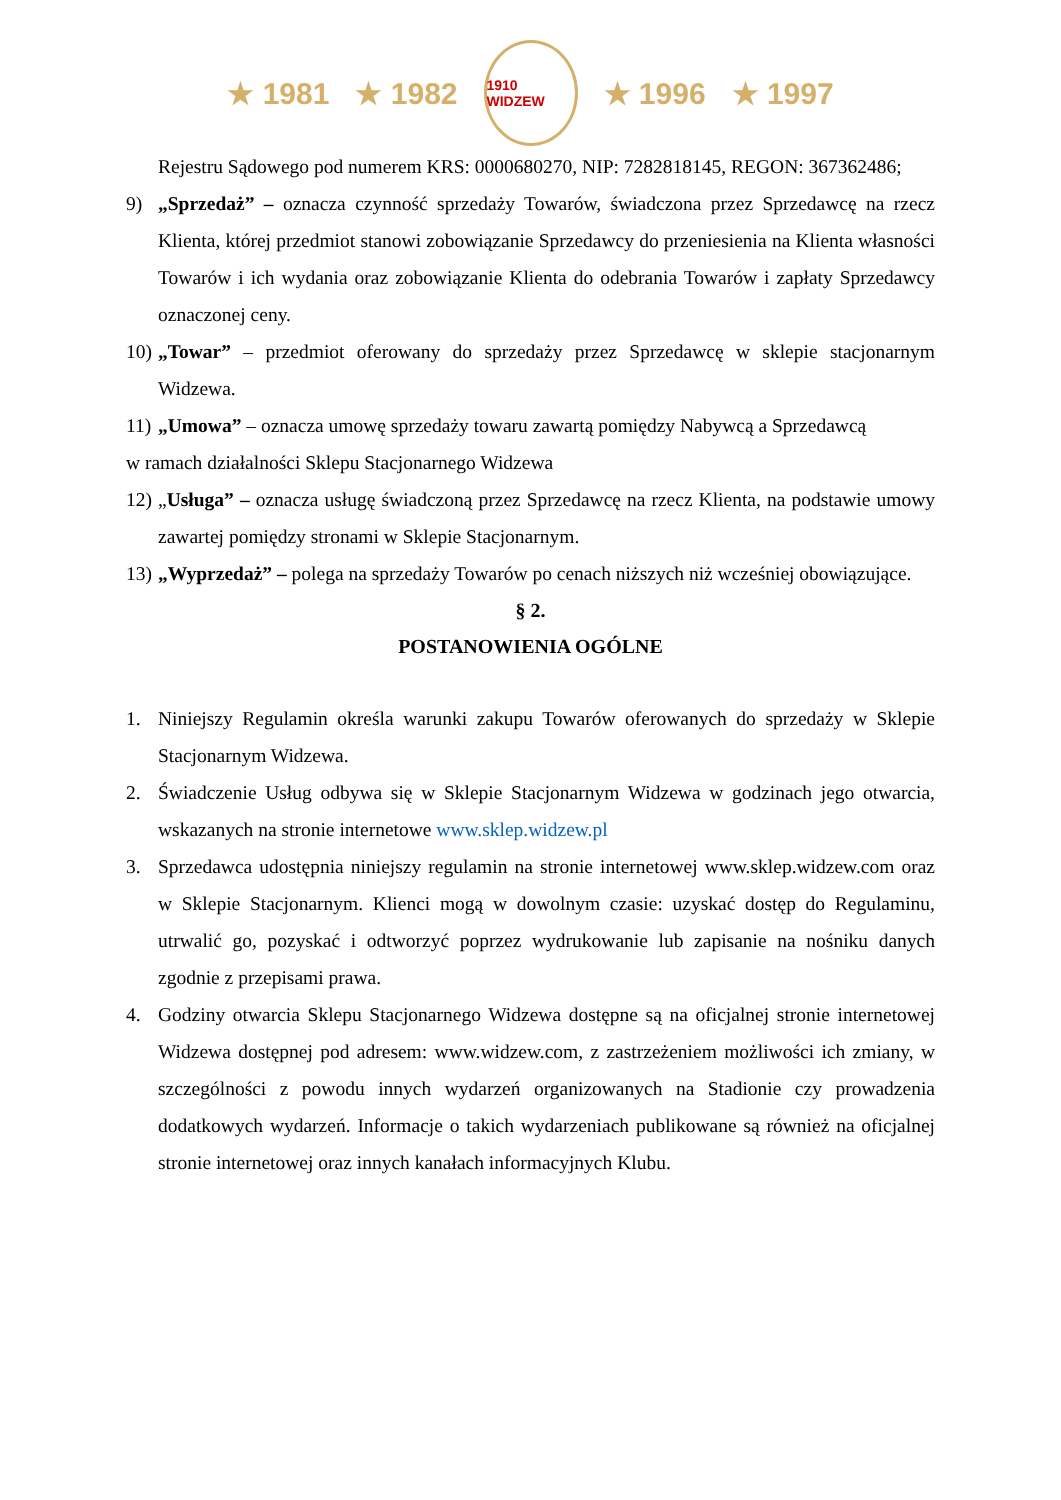★ 1981 ★ 1982
1910 WIDZEW
★ 1996 ★ 1997
Rejestru Sądowego pod numerem KRS: 0000680270, NIP: 7282818145, REGON: 367362486;
9) „Sprzedaż” – oznacza czynność sprzedaży Towarów, świadczona przez Sprzedawcę na rzecz Klienta, której przedmiot stanowi zobowiązanie Sprzedawcy do przeniesienia na Klienta własności Towarów i ich wydania oraz zobowiązanie Klienta do odebrania Towarów i zapłaty Sprzedawcy oznaczonej ceny.
10) „Towar” – przedmiot oferowany do sprzedaży przez Sprzedawcę w sklepie stacjonarnym Widzewa.
11) „Umowa” – oznacza umowę sprzedaży towaru zawartą pomiędzy Nabywcą a Sprzedawcą
w ramach działalności Sklepu Stacjonarnego Widzewa
12) „Usługa” – oznacza usługę świadczoną przez Sprzedawcę na rzecz Klienta, na podstawie umowy zawartej pomiędzy stronami w Sklepie Stacjonarnym.
13) „Wyprzedaż” – polega na sprzedaży Towarów po cenach niższych niż wcześniej obowiązujące.
§ 2.
POSTANOWIENIA OGÓLNE
1. Niniejszy Regulamin określa warunki zakupu Towarów oferowanych do sprzedaży w Sklepie Stacjonarnym Widzewa.
2. Świadczenie Usług odbywa się w Sklepie Stacjonarnym Widzewa w godzinach jego otwarcia, wskazanych na stronie internetowe www.sklep.widzew.pl
3. Sprzedawca udostępnia niniejszy regulamin na stronie internetowej www.sklep.widzew.com oraz w Sklepie Stacjonarnym. Klienci mogą w dowolnym czasie: uzyskać dostęp do Regulaminu, utrwalić go, pozyskać i odtworzyć poprzez wydrukowanie lub zapisanie na nośniku danych zgodnie z przepisami prawa.
4. Godziny otwarcia Sklepu Stacjonarnego Widzewa dostępne są na oficjalnej stronie internetowej Widzewa dostępnej pod adresem: www.widzew.com, z zastrzeżeniem możliwości ich zmiany, w szczególności z powodu innych wydarzeń organizowanych na Stadionie czy prowadzenia dodatkowych wydarzeń. Informacje o takich wydarzeniach publikowane są również na oficjalnej stronie internetowej oraz innych kanałach informacyjnych Klubu.